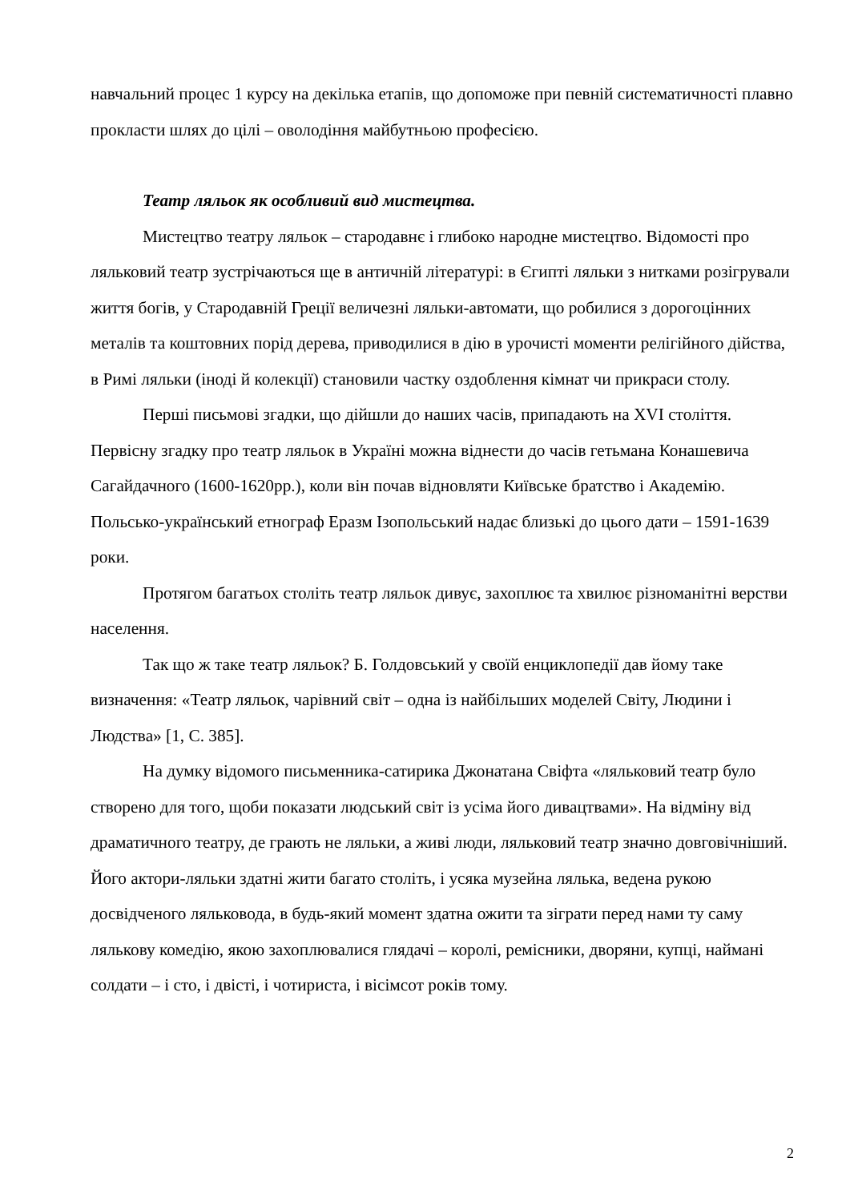навчальний процес 1 курсу на декілька етапів, що допоможе при певній систематичності плавно прокласти шлях до цілі – оволодіння майбутньою професією.
Театр ляльок як особливий вид мистецтва.
Мистецтво театру ляльок – стародавнє і глибоко народне мистецтво. Відомості про ляльковий театр зустрічаються ще в античній літературі: в Єгипті ляльки з нитками розігрували життя богів, у Стародавній Греції величезні ляльки-автомати, що робилися з дорогоцінних металів та коштовних порід дерева, приводилися в дію в урочисті моменти релігійного дійства, в Римі ляльки (іноді й колекції) становили частку оздоблення кімнат чи прикраси столу.
Перші письмові згадки, що дійшли до наших часів, припадають на XVI століття. Первісну згадку про театр ляльок в Україні можна віднести до часів гетьмана Конашевича Сагайдачного (1600-1620рр.), коли він почав відновляти Київське братство і Академію. Польсько-український етнограф Еразм Ізопольський надає близькі до цього дати – 1591-1639 роки.
Протягом багатьох століть театр ляльок дивує, захоплює та хвилює різноманітні верстви населення.
Так що ж таке театр ляльок? Б. Голдовський у своїй енциклопедії дав йому таке визначення: «Театр ляльок, чарівний світ – одна із найбільших моделей Світу, Людини і Людства» [1, С. 385].
На думку відомого письменника-сатирика Джонатана Свіфта «ляльковий театр було створено для того, щоби показати людський світ із усіма його дивацтвами». На відміну від драматичного театру, де грають не ляльки, а живі люди, ляльковий театр значно довговічніший. Його актори-ляльки здатні жити багато століть, і усяка музейна лялька, ведена рукою досвідченого ляльковода, в будь-який момент здатна ожити та зіграти перед нами ту саму лялькову комедію, якою захоплювалися глядачі – королі, ремісники, дворяни, купці, наймані солдати – і сто, і двісті, і чотириста, і вісімсот років тому.
2